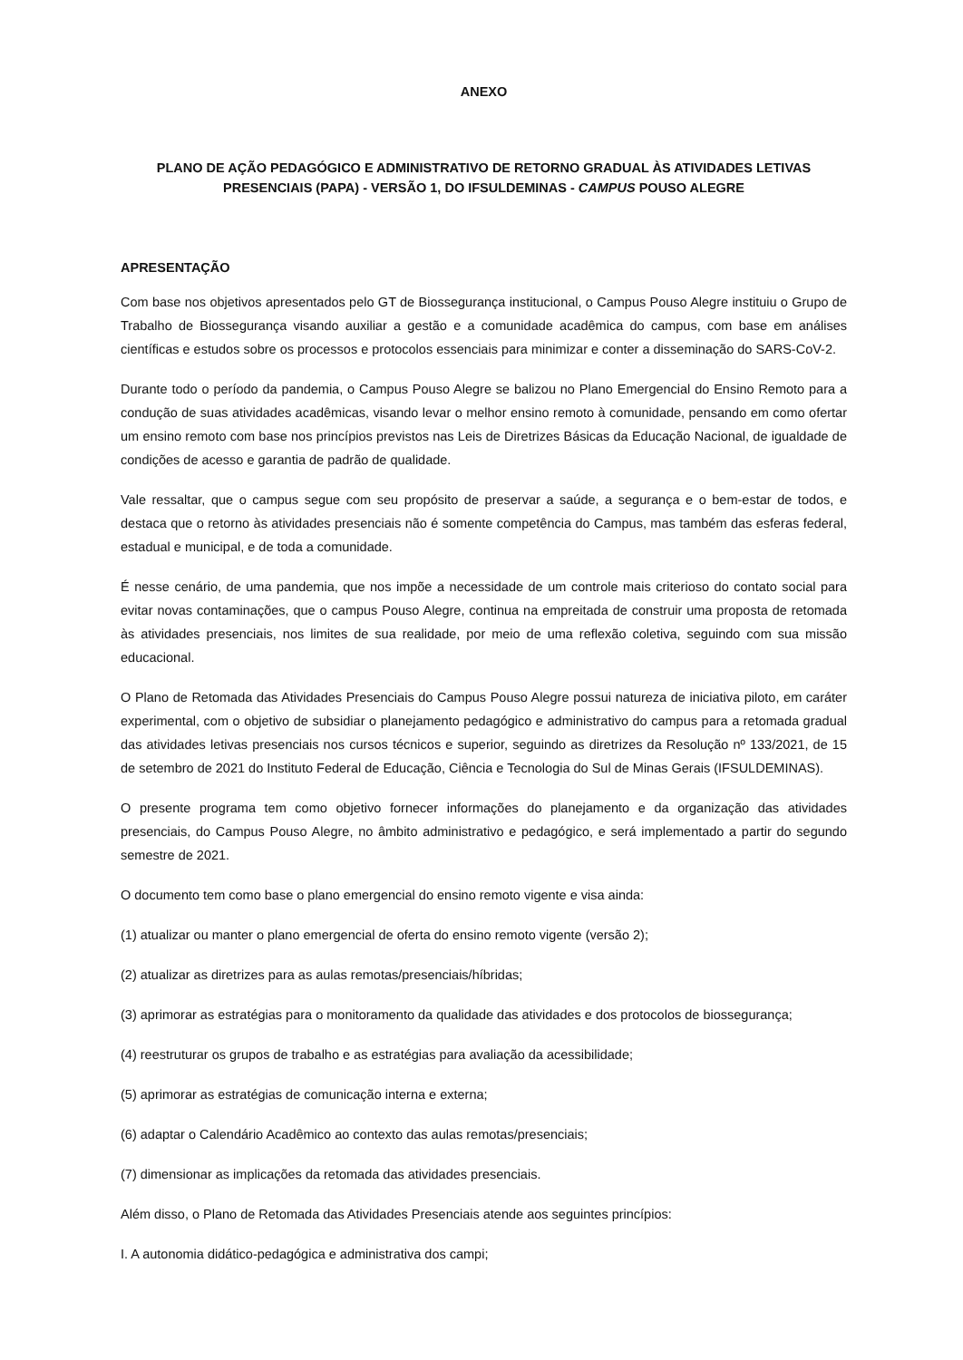ANEXO
PLANO DE AÇÃO PEDAGÓGICO E ADMINISTRATIVO DE RETORNO GRADUAL ÀS ATIVIDADES LETIVAS PRESENCIAIS (PAPA) - VERSÃO 1, DO IFSULDEMINAS - CAMPUS POUSO ALEGRE
APRESENTAÇÃO
Com base nos objetivos apresentados pelo GT de Biossegurança institucional, o Campus Pouso Alegre instituiu o Grupo de Trabalho de Biossegurança visando auxiliar a gestão e a comunidade acadêmica do campus, com base em análises científicas e estudos sobre os processos e protocolos essenciais para minimizar e conter a disseminação do SARS-CoV-2.
Durante todo o período da pandemia, o Campus Pouso Alegre se balizou no Plano Emergencial do Ensino Remoto para a condução de suas atividades acadêmicas, visando levar o melhor ensino remoto à comunidade, pensando em como ofertar um ensino remoto com base nos princípios previstos nas Leis de Diretrizes Básicas da Educação Nacional, de igualdade de condições de acesso e garantia de padrão de qualidade.
Vale ressaltar, que o campus segue com seu propósito de preservar a saúde, a segurança e o bem-estar de todos, e destaca que o retorno às atividades presenciais não é somente competência do Campus, mas também das esferas federal, estadual e municipal, e de toda a comunidade.
É nesse cenário, de uma pandemia, que nos impõe a necessidade de um controle mais criterioso do contato social para evitar novas contaminações, que o campus Pouso Alegre, continua na empreitada de construir uma proposta de retomada às atividades presenciais, nos limites de sua realidade, por meio de uma reflexão coletiva, seguindo com sua missão educacional.
O Plano de Retomada das Atividades Presenciais do Campus Pouso Alegre possui natureza de iniciativa piloto, em caráter experimental, com o objetivo de subsidiar o planejamento pedagógico e administrativo do campus para a retomada gradual das atividades letivas presenciais nos cursos técnicos e superior, seguindo as diretrizes da Resolução nº 133/2021, de 15 de setembro de 2021 do Instituto Federal de Educação, Ciência e Tecnologia do Sul de Minas Gerais (IFSULDEMINAS).
O presente programa tem como objetivo fornecer informações do planejamento e da organização das atividades presenciais, do Campus Pouso Alegre, no âmbito administrativo e pedagógico, e será implementado a partir do segundo semestre de 2021.
O documento tem como base o plano emergencial do ensino remoto vigente e visa ainda:
(1) atualizar ou manter o plano emergencial de oferta do ensino remoto vigente (versão 2);
(2) atualizar as diretrizes para as aulas remotas/presenciais/híbridas;
(3) aprimorar as estratégias para o monitoramento da qualidade das atividades e dos protocolos de biossegurança;
(4) reestruturar os grupos de trabalho e as estratégias para avaliação da acessibilidade;
(5) aprimorar as estratégias de comunicação interna e externa;
(6) adaptar o Calendário Acadêmico ao contexto das aulas remotas/presenciais;
(7) dimensionar as implicações da retomada das atividades presenciais.
Além disso, o Plano de Retomada das Atividades Presenciais atende aos seguintes princípios:
I. A autonomia didático-pedagógica e administrativa dos campi;